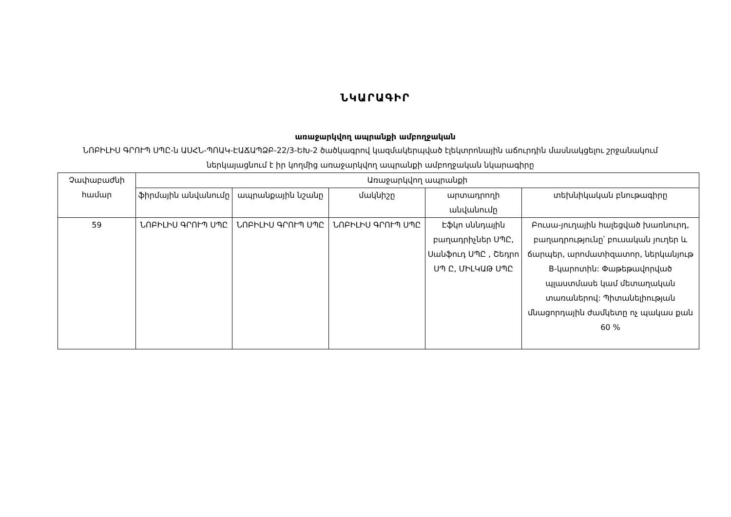ՆԿԱՐԱԳԻՐ
առաջարկվող ապրանքի ամբողջական
ՆՈԲԻԼԻՍ ԳՐՈՒՊ ՍՊԸ-ն ԱՍՀՆ-ՊՈԱԿ-ԷԱՃԱՊՁԲ-22/3-ԵԽ-2 ծածկագրով կազմակերպված էլեկտրոնային աճուրդին մասնակցելու շրջանակում ներկայացնում է իր կողմից առաջարկվող ապրանքի ամբողջական նկարագիրը
| Չափաբաժնի համար | Առաջարկվող ապրանքի | | | | |
| --- | --- | --- | --- | --- | --- |
| | ֆիրմային անվանումը | ապրանքային նշանը | մակնիշը | արտադրողի անվանումը | տեխնիկական բնութագիրը |
| 59 | ՆՈԲԻԼԻՍ ԳՐՈՒՊ ՍՊԸ | ՆՈԲԻԼԻՍ ԳՐՈՒՊ ՍՊԸ | ՆՈԲԻԼԻՍ ԳՐՈՒՊ ՍՊԸ | Էֆկո սննդային բաղադրիչներ ՍՊԸ, Սանֆուդ ՍՊԸ , Շեդրո ՍՊ Ը, ՄԻԼԿԱԹ ՍՊԸ | Բուսա-յուղային հալեցված խառնուրդ, բաղադրությունը՝ բուսական յուղեր և ճարպեր, արոմատիզատոր, ներկանյութ B-կարոտին: Փաթեթավորված պլաստմասե կամ մետաղական տառաներով: Պիտանելիության մնացորդային ժամկետը ոչ պակաս քան 60 % |